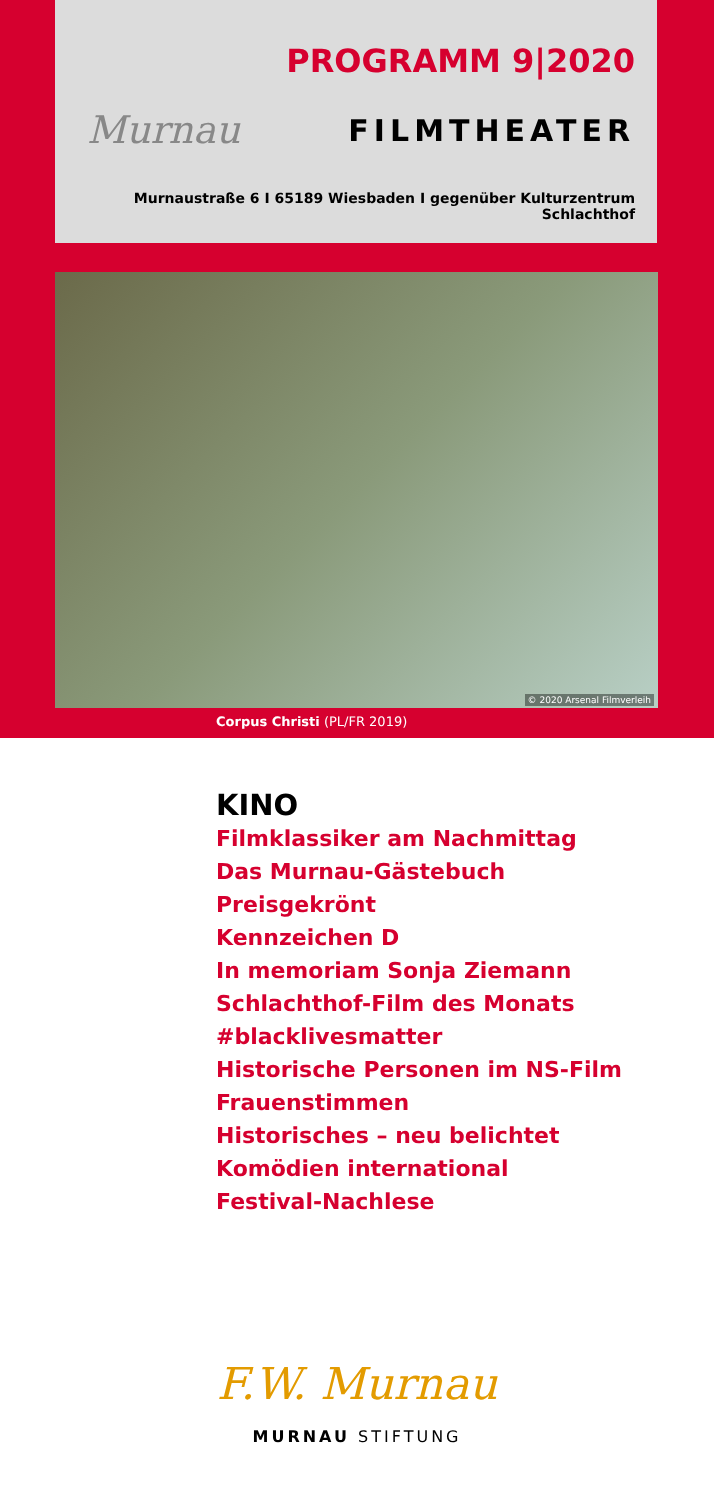PROGRAMM 9|2020
Murnau FILMTHEATER
Murnaustraße 6 I 65189 Wiesbaden I gegenüber Kulturzentrum Schlachthof
© 2020 Arsenal Filmverleih
Corpus Christi (PL/FR 2019)
KINO
Filmklassiker am Nachmittag
Das Murnau-Gästebuch
Preisgekrönt
Kennzeichen D
In memoriam Sonja Ziemann
Schlachthof-Film des Monats
#blacklivesmatter
Historische Personen im NS-Film
Frauenstimmen
Historisches – neu belichtet
Komödien international
Festival-Nachlese
F.W. Murnau
MURNAU STIFTUNG